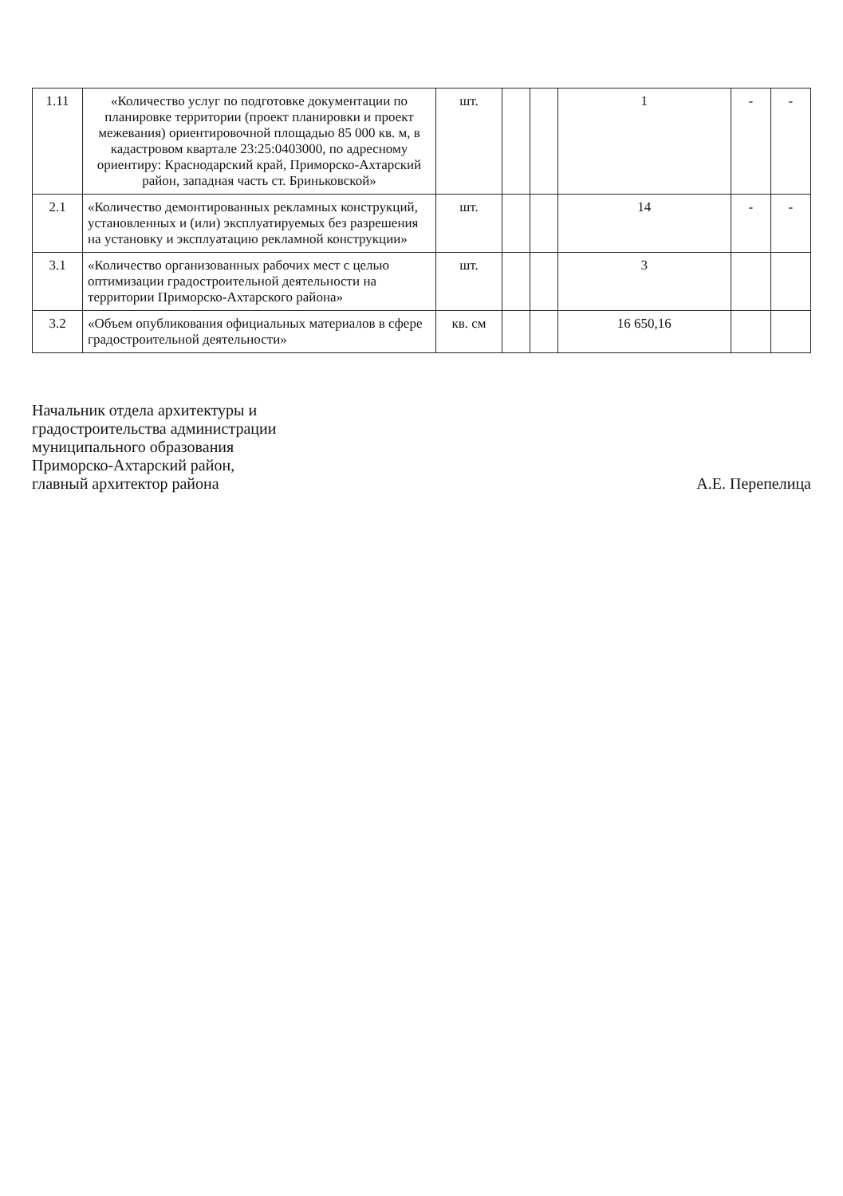| 1.11 | «Количество услуг по подготовке документации по планировке территории (проект планировки и проект межевания) ориентировочной площадью 85 000 кв. м, в кадастровом квартале 23:25:0403000, по адресному ориентиру: Краснодарский край, Приморско-Ахтарский район, западная часть ст. Бриньковской» | шт. | | | 1 | - | - |
| 2.1 | «Количество демонтированных рекламных конструкций, установленных и (или) эксплуатируемых без разрешения на установку и эксплуатацию рекламной конструкции» | шт. | | | 14 | - | - |
| 3.1 | «Количество организованных рабочих мест с целью оптимизации градостроительной деятельности на территории Приморско-Ахтарского района» | шт. | | | 3 | | |
| 3.2 | «Объем опубликования официальных материалов в сфере градостроительной деятельности» | кв. см | | | 16 650,16 | | |
Начальник отдела архитектуры и
градостроительства администрации
муниципального образования
Приморско-Ахтарский район,
главный архитектор района
А.Е. Перепелица